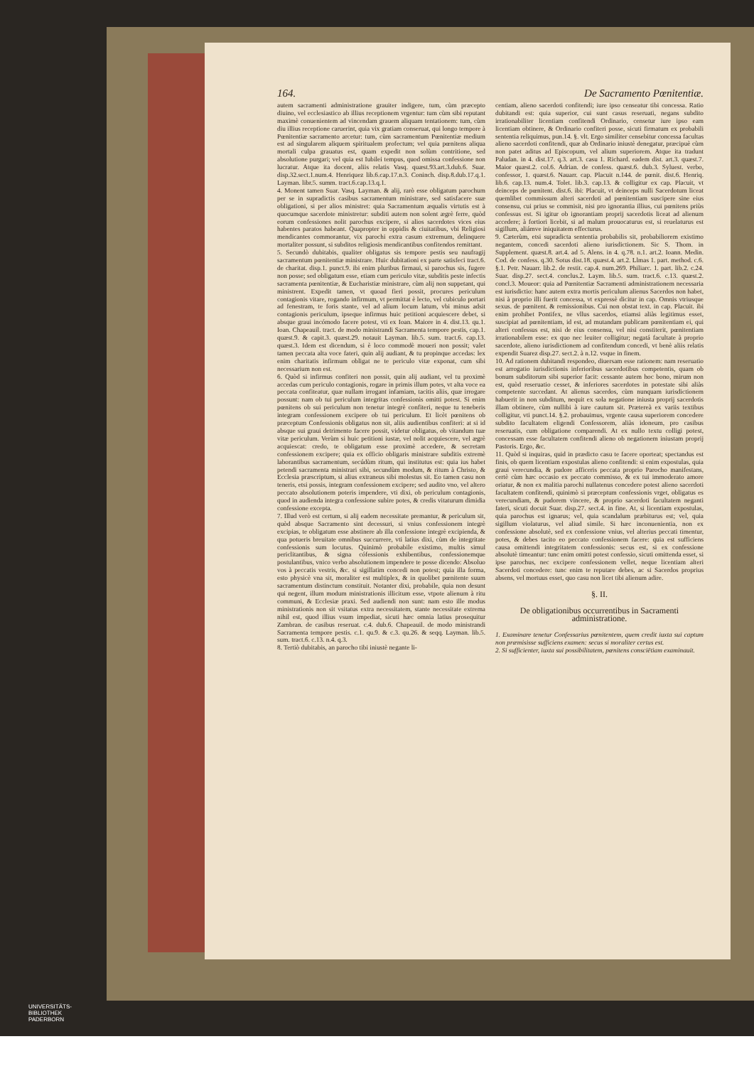164. De Sacramento Pœnitentiæ.
autem sacramenti administratione grauiter indigere, tum, cùm præcepto diuino, vel ecclesiastico ab illius receptionem vrgentur: tum cùm sibi reputant maximè conuenientem ad vincendam grauem aliquam tentationem: tum, cùm diu illius receptione caruerint, quia vix gratiam conseruat, qui longo tempore à Pœnitentiæ sacramento arcetur: tum, cùm sacramentum Pœnitentiæ medium est ad singularem aliquem spiritualem profectum; vel quia pœnitens aliqua mortali culpa grauatus est, quam expedit non solùm contritione, sed absolutione purgari; vel quia est Iubilei tempus, quod omissa confessione non lucratur. Atque ita docent, aliis relatis Vasq. quæst.93.art.3.dub.6. Suar. disp.32.sect.1.num.4. Henriquez lib.6.cap.17.n.3. Coninch. disp.8.dub.17.q.1. Layman. libr.5. summ. tract.6.cap.13.q.1.
4. Monent tamen Suar. Vasq. Layman. & alij, rarò esse obligatum parochum per se in supradictis casibus sacramentum ministrare, sed satisfacere suæ obligationi, si per alios ministret: quia Sacramentum æqualis virtutis est à quocumque sacerdote ministretur: subditi autem non solent ægrè ferre, quòd eorum confessiones nolit parochus excipere, si alios sacerdotes vices eius habentes paratos habeant. Quapropter in oppidis & ciuitatibus, vbi Religiosi mendicantes commorantur, vix parochi extra casum extremum, delinquere mortaliter possunt, si subditos religiosis mendicantibus confitendos remittant.
5. Secundò dubitabis, qualiter obligatus sis tempore pestis seu naufragij sacramentum pœnitentiæ ministrare. Huic dubitationi ex parte satisfeci tract.6. de charitat. disp.1. punct.9. ibi enim pluribus firmaui, si parochus sis, fugere non posse; sed obligatum esse, etiam cum periculo vitæ, subditis peste infectis sacramenta pœnitentiæ, & Eucharistiæ ministrare, cùm alij non suppetant, qui ministrent. Expedit tamen, vt quoad fieri possit, procures periculum contagionis vitare, rogando infirmum, vt permittat è lecto, vel cubiculo portari ad fenestram, te foris stante, vel ad alium locum latum, vbi minus adsit contagionis periculum, ipseque infirmus huic petitioni acquiescere debet, si absque graui incómodo facere potest, vti ex Ioan. Maiore in 4. dist.13. qu.1. Ioan. Chapeauil. tract. de modo ministrandi Sacramenta tempore pestis, cap.1. quæst.9. & capit.3. quæst.29. notauit Layman. lib.5. sum. tract.6. cap.13. quæst.3. Idem est dicendum, si è loco commodè moueri non possit; valet tamen peccata alta voce fateri, quin alij audiant, & tu propinque accedas: lex enim charitatis infirmum obligat ne te periculo vitæ exponat, cum sibi necessarium non est.
6. Quòd si infirmus confiteri non possit, quin alij audiant, vel tu proximè accedas cum periculo contagionis, rogare in primis illum potes, vt alta voce ea peccata confiteatur, quæ nullam irrogant infamiam, tacitis aliis, quæ irrogare possunt: nam ob tui periculum integritas confessionis omitti potest. Si enim pœnitens ob sui periculum non tenetur integrè confiteri, neque tu teneberis integram confessionem excipere ob tui periculum. Et licèt pœnitens ob præceptum Confessionis obligatus non sit, aliis audientibus confiteri: at si id absque sui graui detrimento facere possit, videtur obligatus, ob vitandum tuæ vitæ periculum. Verùm si huic petitioni iustæ, vel nolit acquiescere, vel ægrè acquiescat: credo, te obligatum esse proximè accedere, & secretam confessionem excipere; quia ex officio obligaris ministrare subditis extremè laborantibus sacramentum, secúdùm ritum, qui institutus est: quia ius habet petendi sacramenta ministrari sibi, secundùm modum, & ritum à Christo, & Ecclesia præscriptum, si alius extraneus sibi molestus sit. Eo tamen casu non teneris, etsi possis, integram confessionem excipere; sed audito vno, vel altero peccato absolutionem poteris impendere, vti dixi, ob periculum contagionis, quod in audienda integra confessione subire potes, & credis vitaturum dimidia confessione excepta.
7. Illud verò est certum, si alij eadem necessitate premantur, & periculum sit, quòd absque Sacramento sint decessuri, si vnius confessionem integrè excipias, te obligatum esse abstinere ab illa confessione integrè excipienda, & qua potueris breuitate omnibus succurrere, vti latius dixi, cùm de integritate confessionis sum locutus. Quinimò probabile existimo, multis simul periclitantibus, & signa cófessionis exhibentibus, confessionemque postulantibus, vnico verbo absolutionem impendere te posse dicendo: Absoluo vos à peccatis vestris, &c. si sigillatim concedi non potest; quia illa forma, esto physicè vna sit, moraliter est multiplex, & in quolibet pœnitente suum sacramentum distinctum constituit. Notanter dixi, probabile, quia non desunt qui negent, illum modum ministrationis illicitum esse, vtpote alienum à ritu communi, & Ecclesiæ praxi. Sed audiendi non sunt: nam esto ille modus ministrationis non sit vsitatus extra necessitatem, stante necessitate extrema nihil est, quod illius vsum impediat, sicuti hæc omnia latius prosequitur Zambran. de casibus reseruat. c.4. dub.6. Chapeauil. de modo ministrandi Sacramenta tempore pestis. c.1. qu.9. & c.3. qu.26. & seqq. Layman. lib.5. sum. tract.6. c.13. n.4. q.3.
8. Tertiò dubitabis, an parocho tibi iniustè negante li-
centiam, alieno sacerdoti confitendi; iure ipso censeatur tibi concessa. Ratio dubitandi est: quia superior, cui sunt casus reseruati, negans subdito irrationabiliter licentiam confitendi Ordinario, censetur iure ipso eam licentiam obtinere, & Ordinario confiteri posse, sicuti firmatum ex probabili sententia reliquimus, pun.14. §. vlt. Ergo similiter censebitur concessa facultas alieno sacerdoti confitendi, quæ ab Ordinario iniustè denegatur, præcipuè cùm non patet aditus ad Episcopum, vel alium superiorem. Atque ita tradunt Paludan. in 4. dist.17. q.3. art.3. casu 1. Richard. eadem dist. art.3. quæst.7. Maior quæst.2. col.6. Adrian. de confess. quæst.6. dub.3. Syluest. verbo, confessor, 1. quæst.6. Nauarr. cap. Placuit n.144. de pœnit. dist.6. Henriq. lib.6. cap.13. num.4. Tolet. lib.3. cap.13. & colligitur ex cap. Placuit, vt deinceps de pœnitent. dist.6. ibi: Placuit, vt deinceps nulli Sacerdotum liceat quemlibet commissum alteri sacerdoti ad pœnitentiam suscipere sine eius consensu, cui prius se commisit, nisi pro ignorantia illius, cui pœnitens priùs confessus est. Si igitur ob ignorantiam proprij sacerdotis liceat ad alienum accedere; à fortiori licebit, si ad malum prouocaturus est, si reuelaturus est sigillum, aliámve iniquitatem effecturus.
9. Cæterùm, etsi supradicta sententia probabilis sit, probabiliorem existimo negantem, concedi sacerdoti alieno iurisdictionem. Sic S. Thom. in Supplement. quæst.8. art.4. ad 5. Alens. in 4. q.78. n.1. art.2. Ioann. Medin. Cod. de confess. q.30. Sotus dist.18. quæst.4. art.2. Llmas 1. part. method. c.6. §.1. Petr. Nauarr. lib.2. de restit. cap.4. num.269. Philiarc. 1. part. lib.2. c.24. Suar. disp.27. sect.4. conclus.2. Laym. lib.5. sum. tract.6. c.13. quæst.2. concl.3. Moueor: quia ad Pœnitentiæ Sacramenti administrationem necessaria est iurisdictio: hanc autem extra mortis periculum alienus Sacerdos non habet, nisi à proprio illi fuerit concessa, vt expressè dicitur in cap. Omnis vtriusque sexus. de pœnitent. & remissionibus. Cui non obstat text. in cap. Placuit. ibi enim prohibet Pontifex, ne vllus sacerdos, etiamsi aliàs legitimus esset, suscipiat ad pœnitentiam, id est, ad mutandam publicam pœnitentiam ei, qui alteri confessus est, nisi de eius consensu, vel nisi constiterit, pœnitentiam irrationabilem esse: ex quo nec leuiter colligitur; negatá facultate à proprio sacerdote, alieno iurisdictionem ad confitendum concedi, vt benè aliis relatis expendit Suarez disp.27. sect.2. à n.12. vsque in finem.
10. Ad rationem dubitandi respondeo, diuersam esse rationem: nam reseruatio est arrogatio iurisdictionis inferioribus sacerdotibus competentis, quam ob bonum subditorum sibi superior facit: cessante autem hoc bono, mirum non est, quòd reseruatio cesset, & inferiores sacerdotes in potestate sibi aliàs competente succedant. At alienus sacerdos, cùm nunquam iurisdictionem habuerit in non subditum, nequit ex sola negatione iniusta proprij sacerdotis illam obtinere, cùm nullibi à iure cautum sit. Prætereà ex variis textibus colligitur, vti punct.14. §.2. probauimus, vrgente causa superiorem concedere subdito facultatem eligendi Confessorem, aliàs idoneum, pro casibus reseruatis, cum obligatione comparendi. At ex nullo textu colligi potest, concessam esse facultatem confitendi alieno ob negationem iniustam proprij Pastoris. Ergo, &c.
11. Quòd si inquiras, quid in prædicto casu te facere oporteat; spectandus est finis, ob quem licentiam expostulas alieno confitendi: si enim expostulas, quia graui verecundia, & pudore afficeris peccata proprio Parocho manifestans, certè cùm hæc occasio ex peccato commisso, & ex tui immoderato amore oriatur, & non ex malitia parochi nullatenus concedere potest alieno sacerdoti facultatem confitendi, quinimò si præceptum confessionis vrget, obligatus es verecundiam, & pudorem vincere, & proprio sacerdoti facultatem neganti fateri, sicuti docuit Suar. disp.27. sect.4. in fine. At, si licentiam expostulas, quia parochus est ignarus; vel, quia scandalum præbiturus est; vel, quia sigillum violaturus, vel aliud simile. Si hæc inconuenientia, non ex confessione absolutè, sed ex confessione vnius, vel alterius peccati timentur, potes, & debes tacito eo peccato confessionem facere: quia est sufficiens causa omittendi integritatem confessionis: secus est, si ex confessione absolutè timeantur: tunc enim omitti potest confessio, sicuti omittenda esset, si ipse parochus, nec excipere confessionem vellet, neque licentiam alteri Sacerdoti concedere: tunc enim te reputare debes, ac si Sacerdos proprius absens, vel mortuus esset, quo casu non licet tibi alienum adire.
§. II.
De obligationibus occurrentibus in Sacramenti administratione.
1. Examinare tenetur Confessarius pœnitentem, quem credit iuxta sui captum non præmisisse sufficiens examen: secus si moraliter certus est.
2. Si sufficienter, iuxta sui possibilitatem, pœnitens consciētiam examinauit.
UNIVERSITÄTS-
BIBLIOTHEK
PADERBORN